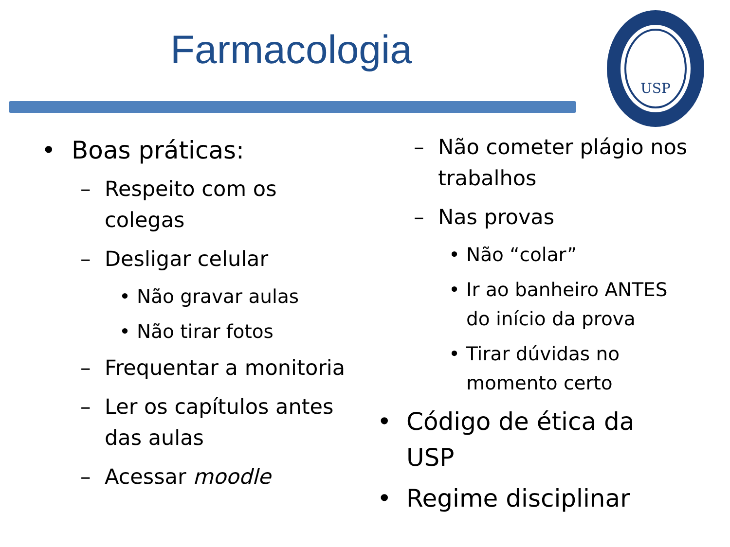Farmacologia
USP
• Boas práticas:
– Respeito com os colegas
– Desligar celular
• Não gravar aulas
• Não tirar fotos
– Frequentar a monitoria
– Ler os capítulos antes das aulas
– Acessar moodle
– Não cometer plágio nos trabalhos
– Nas provas
• Não “colar”
• Ir ao banheiro ANTES do início da prova
• Tirar dúvidas no momento certo
• Código de ética da USP
• Regime disciplinar